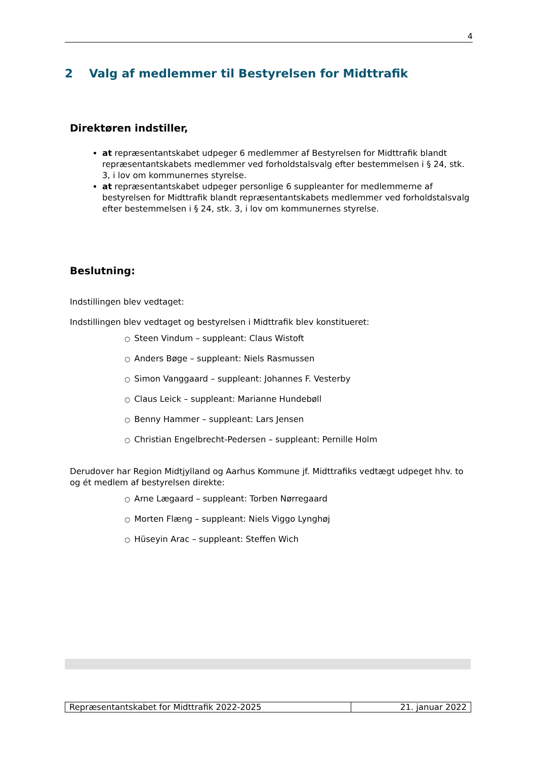4
2 Valg af medlemmer til Bestyrelsen for Midttrafik
Direktøren indstiller,
at repræsentantskabet udpeger 6 medlemmer af Bestyrelsen for Midttrafik blandt repræsentantskabets medlemmer ved forholdstalsvalg efter bestemmelsen i § 24, stk. 3, i lov om kommunernes styrelse.
at repræsentantskabet udpeger personlige 6 suppleanter for medlemmerne af bestyrelsen for Midttrafik blandt repræsentantskabets medlemmer ved forholdstalsvalg efter bestemmelsen i § 24, stk. 3, i lov om kommunernes styrelse.
Beslutning:
Indstillingen blev vedtaget:
Indstillingen blev vedtaget og bestyrelsen i Midttrafik blev konstitueret:
○ Steen Vindum – suppleant: Claus Wistoft
○ Anders Bøge – suppleant: Niels Rasmussen
○ Simon Vanggaard – suppleant: Johannes F. Vesterby
○ Claus Leick – suppleant: Marianne Hundebøll
○ Benny Hammer – suppleant: Lars Jensen
○ Christian Engelbrecht-Pedersen – suppleant: Pernille Holm
Derudover har Region Midtjylland og Aarhus Kommune jf. Midttrafiks vedtægt udpeget hhv. to og ét medlem af bestyrelsen direkte:
○ Arne Lægaard – suppleant: Torben Nørregaard
○ Morten Flæng – suppleant: Niels Viggo Lynghøj
○ Hüseyin Arac – suppleant: Steffen Wich
| Repræsentantskabet for Midttrafik 2022-2025 | 21. januar 2022 |